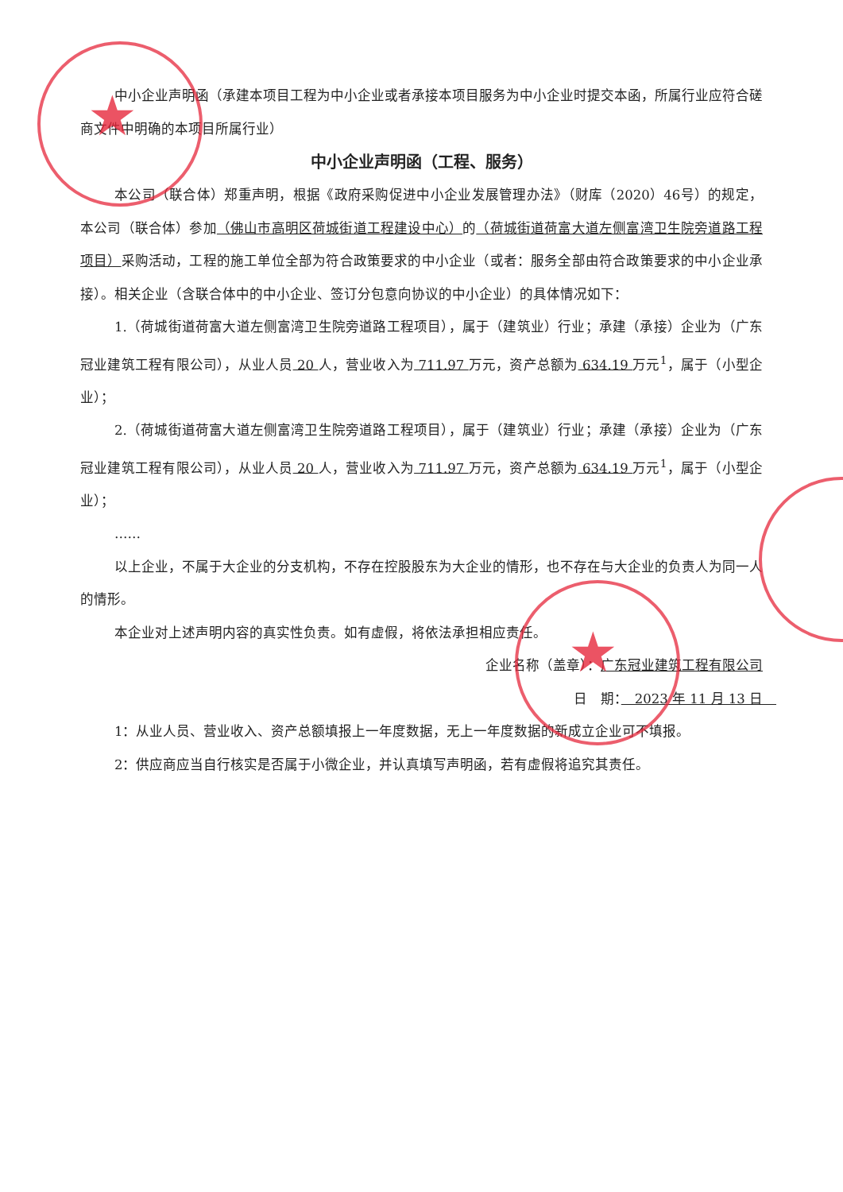★
★
中小企业声明函（承建本项目工程为中小企业或者承接本项目服务为中小企业时提交本函，所属行业应符合磋商文件中明确的本项目所属行业）
中小企业声明函（工程、服务）
本公司（联合体）郑重声明，根据《政府采购促进中小企业发展管理办法》（财库（2020）46号）的规定，本公司（联合体）参加（佛山市高明区荷城街道工程建设中心）的（荷城街道荷富大道左侧富湾卫生院旁道路工程项目）采购活动，工程的施工单位全部为符合政策要求的中小企业（或者：服务全部由符合政策要求的中小企业承接）。相关企业（含联合体中的中小企业、签订分包意向协议的中小企业）的具体情况如下：
1.（荷城街道荷富大道左侧富湾卫生院旁道路工程项目），属于（建筑业）行业；承建（承接）企业为（广东冠业建筑工程有限公司），从业人员 20 人，营业收入为 711.97 万元，资产总额为 634.19 万元<sup>1</sup>，属于（小型企业）；
2.（荷城街道荷富大道左侧富湾卫生院旁道路工程项目），属于（建筑业）行业；承建（承接）企业为（广东冠业建筑工程有限公司），从业人员 20 人，营业收入为 711.97 万元，资产总额为 634.19 万元<sup>1</sup>，属于（小型企业）；
……
以上企业，不属于大企业的分支机构，不存在控股股东为大企业的情形，也不存在与大企业的负责人为同一人的情形。
本企业对上述声明内容的真实性负责。如有虚假，将依法承担相应责任。
企业名称（盖章）：广东冠业建筑工程有限公司
日　期：　2023 年 11 月 13 日　
1：从业人员、营业收入、资产总额填报上一年度数据，无上一年度数据的新成立企业可不填报。
2：供应商应当自行核实是否属于小微企业，并认真填写声明函，若有虚假将追究其责任。